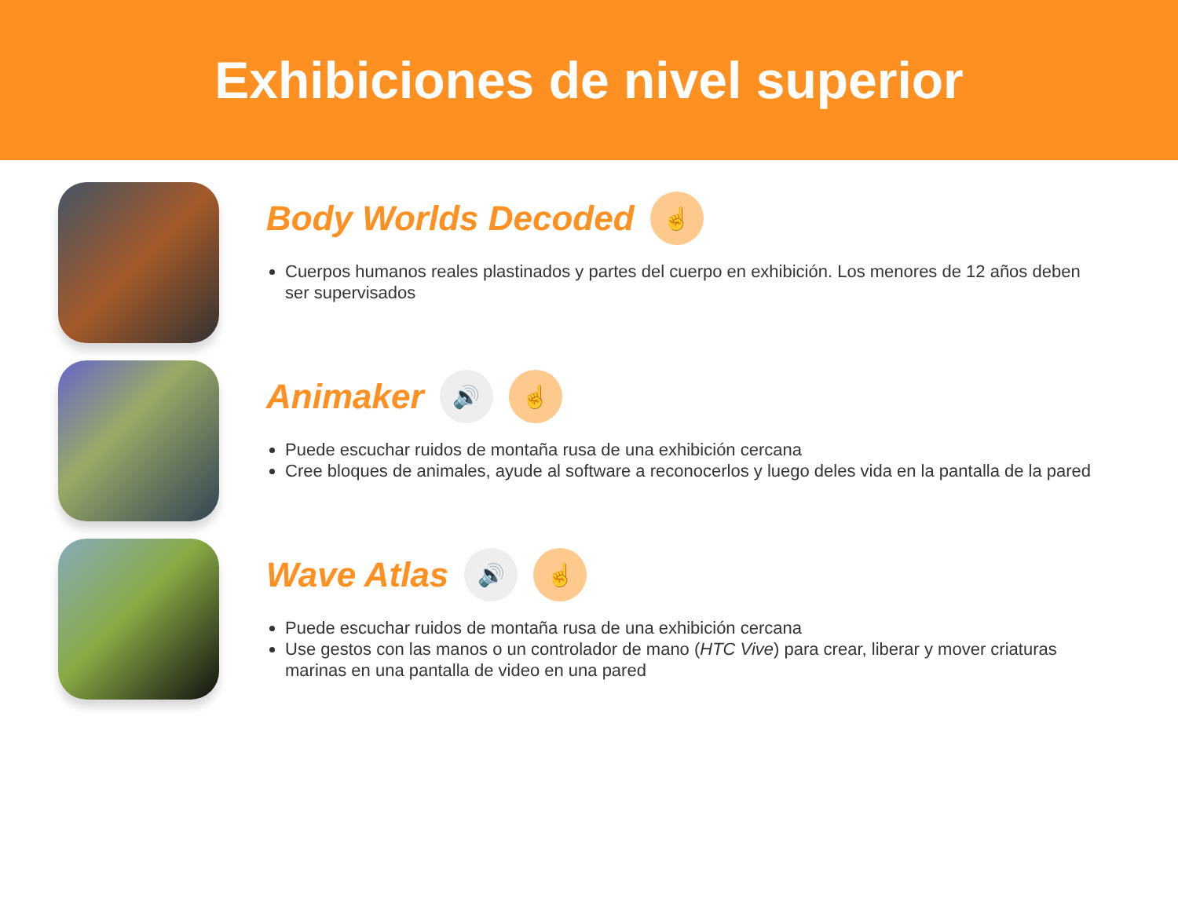Exhibiciones de nivel superior
Body Worlds Decoded ☝
Cuerpos humanos reales plastinados y partes del cuerpo en exhibición. Los menores de 12 años deben ser supervisados
Animaker 🔊 ☝
Puede escuchar ruidos de montaña rusa de una exhibición cercana
Cree bloques de animales, ayude al software a reconocerlos y luego deles vida en la pantalla de la pared
Wave Atlas 🔊 ☝
Puede escuchar ruidos de montaña rusa de una exhibición cercana
Use gestos con las manos o un controlador de mano (HTC Vive) para crear, liberar y mover criaturas marinas en una pantalla de video en una pared